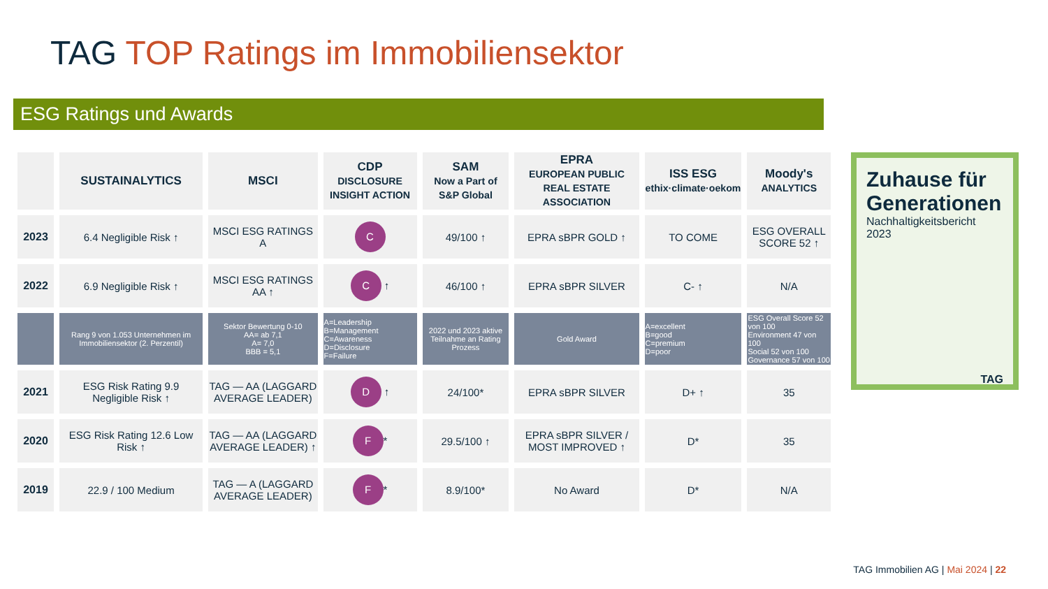TAG TOP Ratings im Immobiliensektor
ESG Ratings und Awards
| | SUSTAINALYTICS | MSCI | CDP DISCLOSURE INSIGHT ACTION | SAM Now a Part of S&P Global | EPRA EUROPEAN PUBLIC REAL ESTATE ASSOCIATION | ISS ESG ethix·climate·oekom | Moody's ANALYTICS |
| --- | --- | --- | --- | --- | --- | --- | --- |
| 2023 | 6.4 Negligible Risk ↑ | MSCI ESG RATINGS A | C | 49/100 ↑ | EPRA sBPR GOLD ↑ | TO COME | ESG OVERALL SCORE 52 ↑ |
| 2022 | 6.9 Negligible Risk ↑ | MSCI ESG RATINGS AA ↑ | C ↑ | 46/100 ↑ | EPRA sBPR SILVER | C- ↑ | N/A |
| | Rang 9 von 1.053 Unternehmen im Immobiliensektor (2. Perzentil) | Sektor Bewertung 0-10 AA= ab 7,1 A= 7,0 BBB = 5,1 | A=Leadership B=Management C=Awareness D=Disclosure F=Failure | 2022 und 2023 aktive Teilnahme an Rating Prozess | Gold Award | A=excellent B=good C=premium D=poor | ESG Overall Score 52 von 100 Environment 47 von 100 Social 52 von 100 Governance 57 von 100 |
| 2021 | ESG Risk Rating 9.9 Negligible Risk ↑ | TAG — AA (LAGGARD AVERAGE LEADER) | D ↑ | 24/100* | EPRA sBPR SILVER | D+ ↑ | 35 |
| 2020 | ESG Risk Rating 12.6 Low Risk ↑ | TAG — AA (LAGGARD AVERAGE LEADER) ↑ | F * | 29.5/100 ↑ | EPRA sBPR SILVER / MOST IMPROVED ↑ | D* | 35 |
| 2019 | 22.9 / 100 Medium | TAG — A (LAGGARD AVERAGE LEADER) | F * | 8.9/100* | No Award | D* | N/A |
Zuhause für Generationen
Nachhaltigkeitsbericht 2023
TAG
TAG Immobilien AG | Mai 2024 | 22